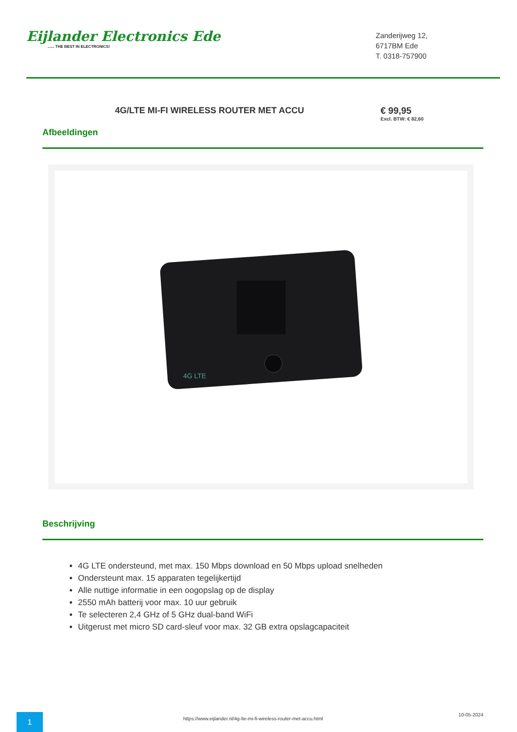Eijlander Electronics Ede...... THE BEST IN ELECTRONICS!
Zanderijweg 12,
6717BM Ede
T. 0318-757900
4G/LTE MI-FI WIRELESS ROUTER MET ACCU € 99,95
Excl. BTW: € 82,60
Afbeeldingen
4G LTE
Beschrijving
4G LTE ondersteund, met max. 150 Mbps download en 50 Mbps upload snelheden
Ondersteunt max. 15 apparaten tegelijkertijd
Alle nuttige informatie in een oogopslag op de display
2550 mAh batterij voor max. 10 uur gebruik
Te selecteren 2,4 GHz of 5 GHz dual-band WiFi
Uitgerust met micro SD card-sleuf voor max. 32 GB extra opslagcapaciteit
1
https://www.eijlander.nl/4g-lte-mi-fi-wireless-router-met-accu.html
10-05-2024